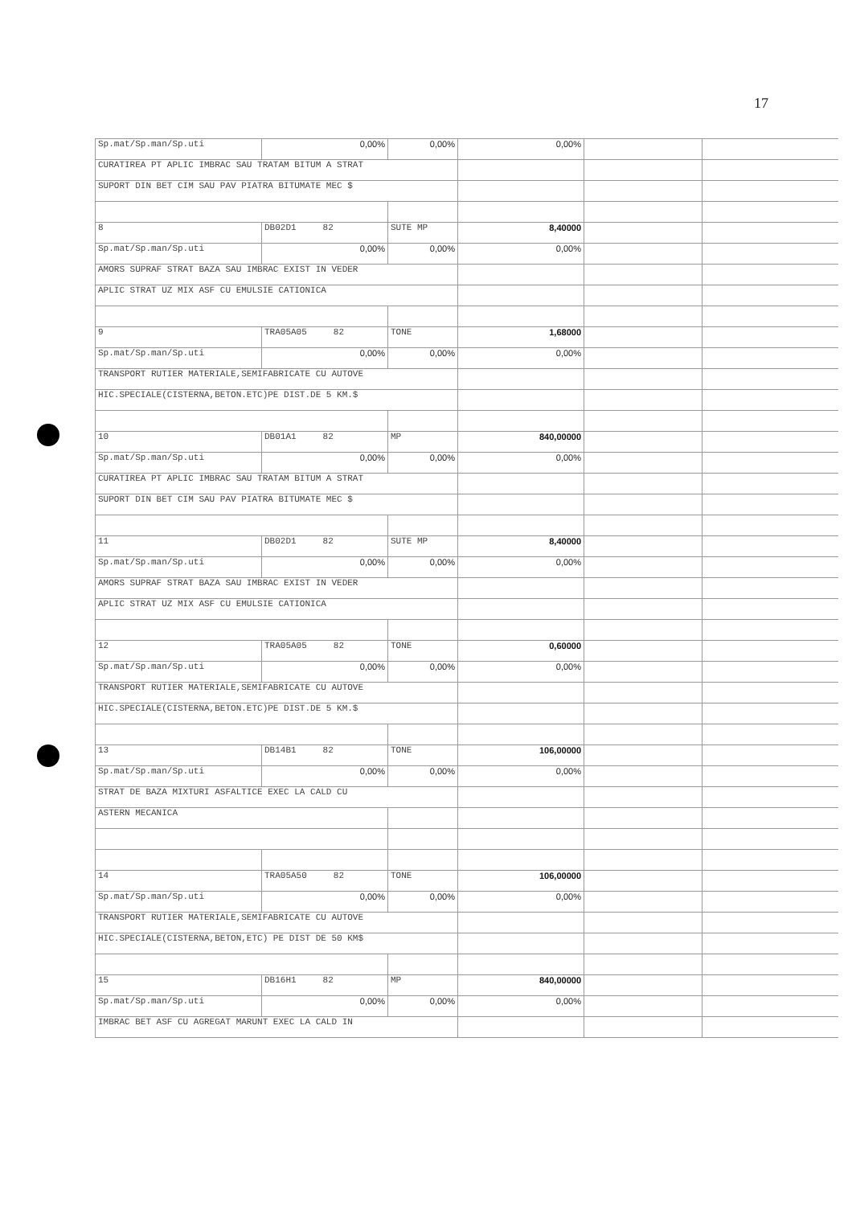17
| Sp.mat/Sp.man/Sp.uti | 0,00% | 0,00% | 0,00% | | |
| CURATIREA PT APLIC IMBRAC SAU TRATAM BITUM A STRAT | | | | | |
| SUPORT DIN BET CIM SAU PAV PIATRA BITUMATE MEC $ | | | | | |
| 8 | DB02D1 82 | SUTE MP | 8,40000 | | |
| Sp.mat/Sp.man/Sp.uti | 0,00% | 0,00% | 0,00% | | |
| AMORS SUPRAF STRAT BAZA SAU IMBRAC EXIST IN VEDER | | | | | |
| APLIC STRAT UZ MIX ASF CU EMULSIE CATIONICA | | | | | |
| 9 | TRA05A05 82 | TONE | 1,68000 | | |
| Sp.mat/Sp.man/Sp.uti | 0,00% | 0,00% | 0,00% | | |
| TRANSPORT RUTIER MATERIALE,SEMIFABRICATE CU AUTOVE | | | | | |
| HIC.SPECIALE(CISTERNA,BETON.ETC)PE DIST.DE 5 KM.$ | | | | | |
| 10 | DB01A1 82 | MP | 840,00000 | | |
| Sp.mat/Sp.man/Sp.uti | 0,00% | 0,00% | 0,00% | | |
| CURATIREA PT APLIC IMBRAC SAU TRATAM BITUM A STRAT | | | | | |
| SUPORT DIN BET CIM SAU PAV PIATRA BITUMATE MEC $ | | | | | |
| 11 | DB02D1 82 | SUTE MP | 8,40000 | | |
| Sp.mat/Sp.man/Sp.uti | 0,00% | 0,00% | 0,00% | | |
| AMORS SUPRAF STRAT BAZA SAU IMBRAC EXIST IN VEDER | | | | | |
| APLIC STRAT UZ MIX ASF CU EMULSIE CATIONICA | | | | | |
| 12 | TRA05A05 82 | TONE | 0,60000 | | |
| Sp.mat/Sp.man/Sp.uti | 0,00% | 0,00% | 0,00% | | |
| TRANSPORT RUTIER MATERIALE,SEMIFABRICATE CU AUTOVE | | | | | |
| HIC.SPECIALE(CISTERNA,BETON.ETC)PE DIST.DE 5 KM.$ | | | | | |
| 13 | DB14B1 82 | TONE | 106,00000 | | |
| Sp.mat/Sp.man/Sp.uti | 0,00% | 0,00% | 0,00% | | |
| STRAT DE BAZA MIXTURI ASFALTICE EXEC LA CALD CU | | | | | |
| ASTERN MECANICA | | | | | |
| 14 | TRA05A50 82 | TONE | 106,00000 | | |
| Sp.mat/Sp.man/Sp.uti | 0,00% | 0,00% | 0,00% | | |
| TRANSPORT RUTIER MATERIALE,SEMIFABRICATE CU AUTOVE | | | | | |
| HIC.SPECIALE(CISTERNA,BETON,ETC) PE DIST DE 50 KM$ | | | | | |
| 15 | DB16H1 82 | MP | 840,00000 | | |
| Sp.mat/Sp.man/Sp.uti | 0,00% | 0,00% | 0,00% | | |
| IMBRAC BET ASF CU AGREGAT MARUNT EXEC LA CALD IN | | | | | |